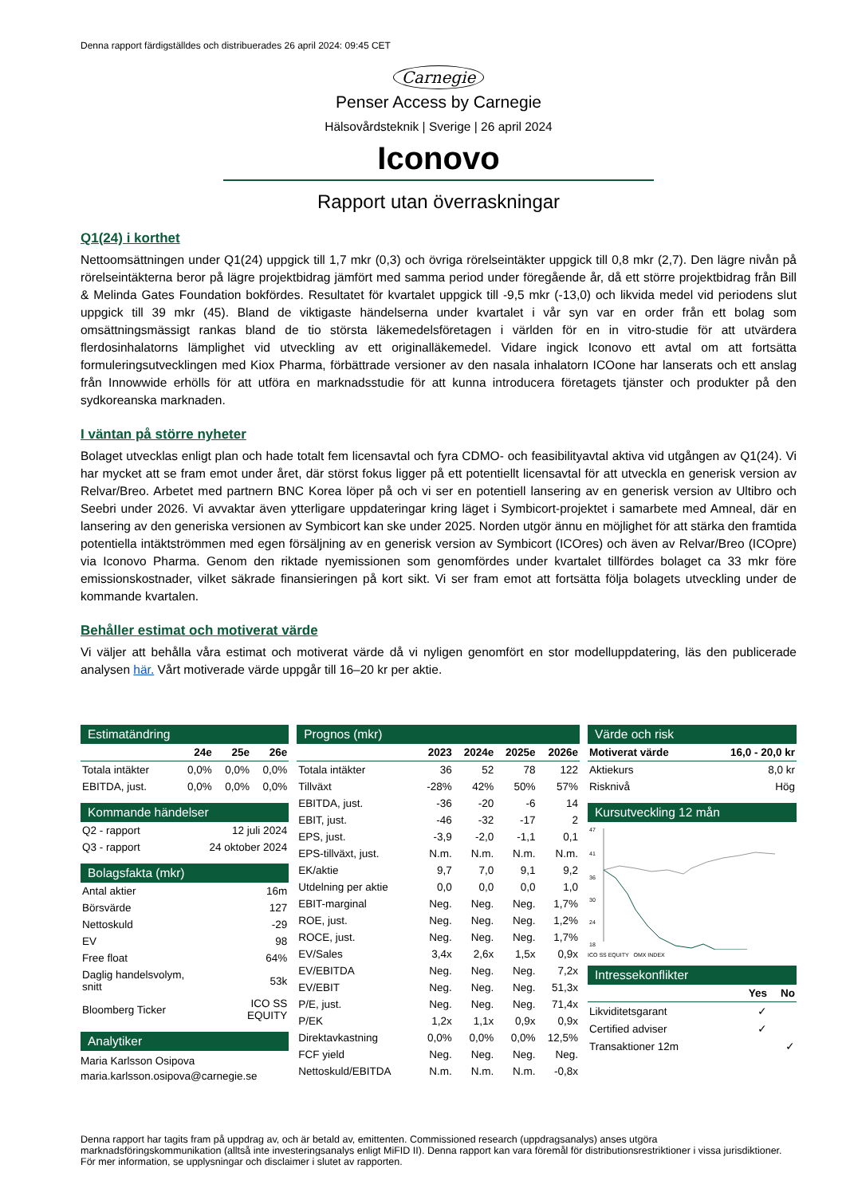Denna rapport färdigställdes och distribuerades 26 april 2024: 09:45 CET
Carnegie
Penser Access by Carnegie
Hälsovårdsteknik | Sverige | 26 april 2024
Iconovo
Rapport utan överraskningar
Q1(24) i korthet
Nettoomsättningen under Q1(24) uppgick till 1,7 mkr (0,3) och övriga rörelseintäkter uppgick till 0,8 mkr (2,7). Den lägre nivån på rörelseintäkterna beror på lägre projektbidrag jämfört med samma period under föregående år, då ett större projektbidrag från Bill & Melinda Gates Foundation bokfördes. Resultatet för kvartalet uppgick till -9,5 mkr (-13,0) och likvida medel vid periodens slut uppgick till 39 mkr (45). Bland de viktigaste händelserna under kvartalet i vår syn var en order från ett bolag som omsättningsmässigt rankas bland de tio största läkemedelsföretagen i världen för en in vitro-studie för att utvärdera flerdosinhalatorns lämplighet vid utveckling av ett originalläkemedel. Vidare ingick Iconovo ett avtal om att fortsätta formuleringsutvecklingen med Kiox Pharma, förbättrade versioner av den nasala inhalatorn ICOone har lanserats och ett anslag från Innowwide erhölls för att utföra en marknadsstudie för att kunna introducera företagets tjänster och produkter på den sydkoreanska marknaden.
I väntan på större nyheter
Bolaget utvecklas enligt plan och hade totalt fem licensavtal och fyra CDMO- och feasibilityavtal aktiva vid utgången av Q1(24). Vi har mycket att se fram emot under året, där störst fokus ligger på ett potentiellt licensavtal för att utveckla en generisk version av Relvar/Breo. Arbetet med partnern BNC Korea löper på och vi ser en potentiell lansering av en generisk version av Ultibro och Seebri under 2026. Vi avvaktar även ytterligare uppdateringar kring läget i Symbicort-projektet i samarbete med Amneal, där en lansering av den generiska versionen av Symbicort kan ske under 2025. Norden utgör ännu en möjlighet för att stärka den framtida potentiella intäktströmmen med egen försäljning av en generisk version av Symbicort (ICOres) och även av Relvar/Breo (ICOpre) via Iconovo Pharma. Genom den riktade nyemissionen som genomfördes under kvartalet tillfördes bolaget ca 33 mkr före emissionskostnader, vilket säkrade finansieringen på kort sikt. Vi ser fram emot att fortsätta följa bolagets utveckling under de kommande kvartalen.
Behåller estimat och motiverat värde
Vi väljer att behålla våra estimat och motiverat värde då vi nyligen genomfört en stor modelluppdatering, läs den publicerade analysen här. Vårt motiverade värde uppgår till 16–20 kr per aktie.
Estimatändring
| | 24e | 25e | 26e |
| --- | --- | --- | --- |
| Totala intäkter | 0,0% | 0,0% | 0,0% |
| EBITDA, just. | 0,0% | 0,0% | 0,0% |
Kommande händelser
| Q2 - rapport | 12 juli 2024 |
| Q3 - rapport | 24 oktober 2024 |
Bolagsfakta (mkr)
| Antal aktier | 16m |
| Börsvärde | 127 |
| Nettoskuld | -29 |
| EV | 98 |
| Free float | 64% |
| Daglig handelsvolym, snitt | 53k |
| Bloomberg Ticker | ICO SS EQUITY |
Analytiker
Maria Karlsson Osipova
maria.karlsson.osipova@carnegie.se
Prognos (mkr)
| | 2023 | 2024e | 2025e | 2026e |
| --- | --- | --- | --- | --- |
| Totala intäkter | 36 | 52 | 78 | 122 |
| Tillväxt | -28% | 42% | 50% | 57% |
| EBITDA, just. | -36 | -20 | -6 | 14 |
| EBIT, just. | -46 | -32 | -17 | 2 |
| EPS, just. | -3,9 | -2,0 | -1,1 | 0,1 |
| EPS-tillväxt, just. | N.m. | N.m. | N.m. | N.m. |
| EK/aktie | 9,7 | 7,0 | 9,1 | 9,2 |
| Utdelning per aktie | 0,0 | 0,0 | 0,0 | 1,0 |
| EBIT-marginal | Neg. | Neg. | Neg. | 1,7% |
| ROE, just. | Neg. | Neg. | Neg. | 1,2% |
| ROCE, just. | Neg. | Neg. | Neg. | 1,7% |
| EV/Sales | 3,4x | 2,6x | 1,5x | 0,9x |
| EV/EBITDA | Neg. | Neg. | Neg. | 7,2x |
| EV/EBIT | Neg. | Neg. | Neg. | 51,3x |
| P/E, just. | Neg. | Neg. | Neg. | 71,4x |
| P/EK | 1,2x | 1,1x | 0,9x | 0,9x |
| Direktavkastning | 0,0% | 0,0% | 0,0% | 12,5% |
| FCF yield | Neg. | Neg. | Neg. | Neg. |
| Nettoskuld/EBITDA | N.m. | N.m. | N.m. | -0,8x |
Värde och risk
| Motiverat värde | 16,0 - 20,0 kr |
| --- | --- |
| Aktiekurs | 8,0 kr |
| Risknivå | Hög |
Kursutveckling 12 mån
47
41
36
30
24
18
ICO SS EQUITY OMX INDEX
Intressekonflikter
| | Yes | No |
| --- | --- | --- |
| Likviditetsgarant | ✓ | |
| Certified adviser | ✓ | |
| Transaktioner 12m | | ✓ |
Denna rapport har tagits fram på uppdrag av, och är betald av, emittenten. Commissioned research (uppdragsanalys) anses utgöra marknadsföringskommunikation (alltså inte investeringsanalys enligt MiFID II). Denna rapport kan vara föremål för distributionsrestriktioner i vissa jurisdiktioner. För mer information, se upplysningar och disclaimer i slutet av rapporten.